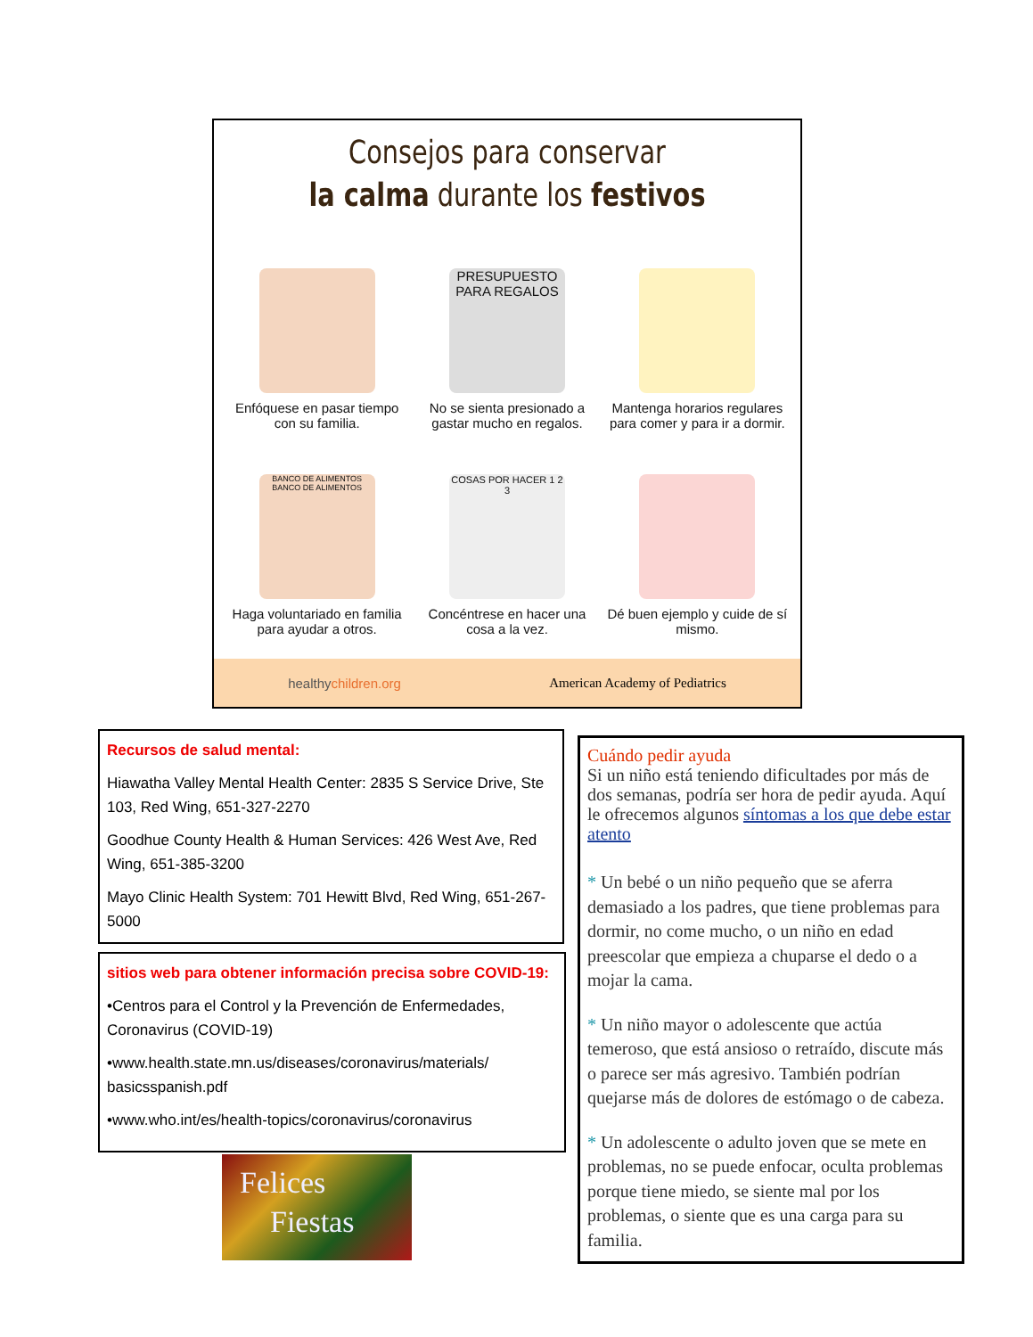Consejos para conservar
la calma durante los festivos
Enfóquese en pasar tiempo con su familia.
PRESUPUESTO PARA REGALOS
No se sienta presionado a gastar mucho en regalos.
Mantenga horarios regulares para comer y para ir a dormir.
BANCO DE ALIMENTOS BANCO DE ALIMENTOS
Haga voluntariado en familia para ayudar a otros.
COSAS POR HACER 1 2 3
Concéntrese en hacer una cosa a la vez.
Dé buen ejemplo y cuide de sí mismo.
healthychildren.org American Academy of Pediatrics
Recursos de salud mental:
Hiawatha Valley Mental Health Center: 2835 S Service Drive, Ste 103, Red Wing, 651-327-2270
Goodhue County Health & Human Services: 426 West Ave, Red Wing, 651-385-3200
Mayo Clinic Health System: 701 Hewitt Blvd, Red Wing, 651-267-5000
sitios web para obtener información precisa sobre COVID-19:
•Centros para el Control y la Prevención de Enfermedades, Coronavirus (COVID-19)
•www.health.state.mn.us/diseases/coronavirus/materials/ basicsspanish.pdf
•www.who.int/es/health-topics/coronavirus/coronavirus
Felices
Fiestas
Cuándo pedir ayuda
Si un niño está teniendo dificultades por más de dos semanas, podría ser hora de pedir ayuda. Aquí le ofrecemos algunos síntomas a los que debe estar atento
* Un bebé o un niño pequeño que se aferra demasiado a los padres, que tiene problemas para dormir, no come mucho, o un niño en edad preescolar que empieza a chuparse el dedo o a mojar la cama.
* Un niño mayor o adolescente que actúa temeroso, que está ansioso o retraído, discute más o parece ser más agresivo. También podrían quejarse más de dolores de estómago o de cabeza.
* Un adolescente o adulto joven que se mete en problemas, no se puede enfocar, oculta problemas porque tiene miedo, se siente mal por los problemas, o siente que es una carga para su familia.